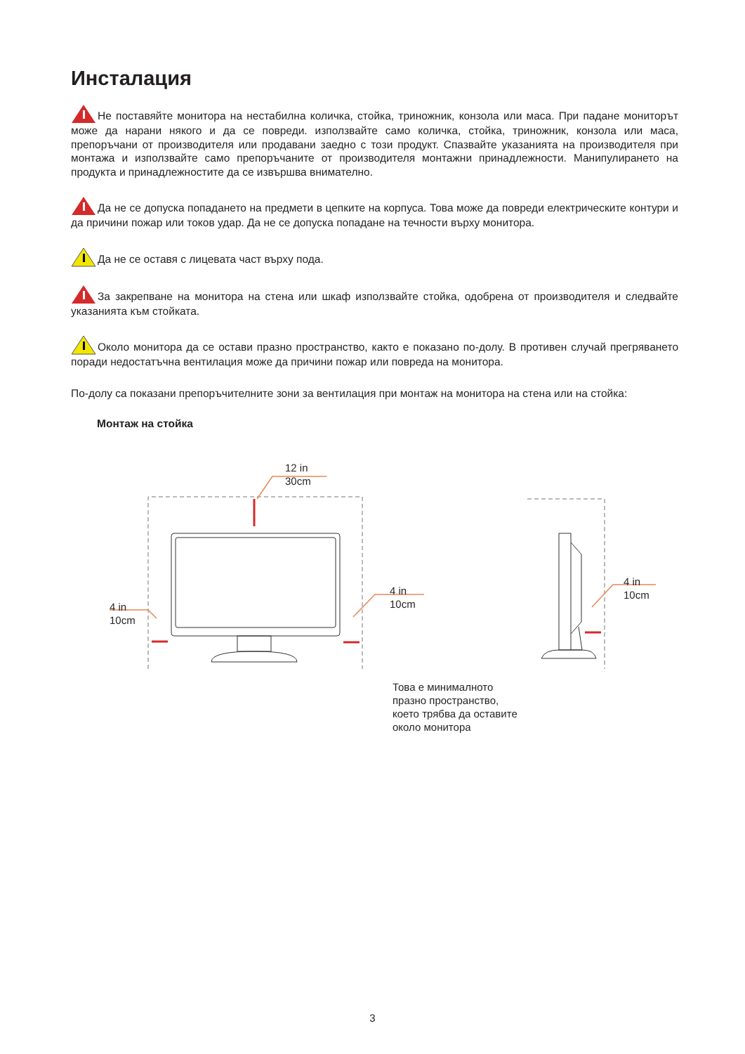Инсталация
Не поставяйте монитора на нестабилна количка, стойка, триножник, конзола или маса. При падане мониторът може да нарани някого и да се повреди. използвайте само количка, стойка, триножник, конзола или маса, препоръчани от производителя или продавани заедно с този продукт. Спазвайте указанията на производителя при монтажа и използвайте само препоръчаните от производителя монтажни принадлежности. Манипулирането на продукта и принадлежностите да се извършва внимателно.
Да не се допуска попадането на предмети в цепките на корпуса. Това може да повреди електрическите контури и да причини пожар или токов удар. Да не се допуска попадане на течности върху монитора.
Да не се оставя с лицевата част върху пода.
За закрепване на монитора на стена или шкаф използвайте стойка, одобрена от производителя и следвайте указанията към стойката.
Около монитора да се остави празно пространство, както е показано по-долу. В противен случай прегряването поради недостатъчна вентилация може да причини пожар или повреда на монитора.
По-долу са показани препоръчителните зони за вентилация при монтаж на монитора на стена или на стойка:
Монтаж на стойка
12 in
30cm
4 in
10cm
4 in
10cm
4 in
10cm
Това е минималното
празно пространство,
което трябва да оставите
около монитора
3